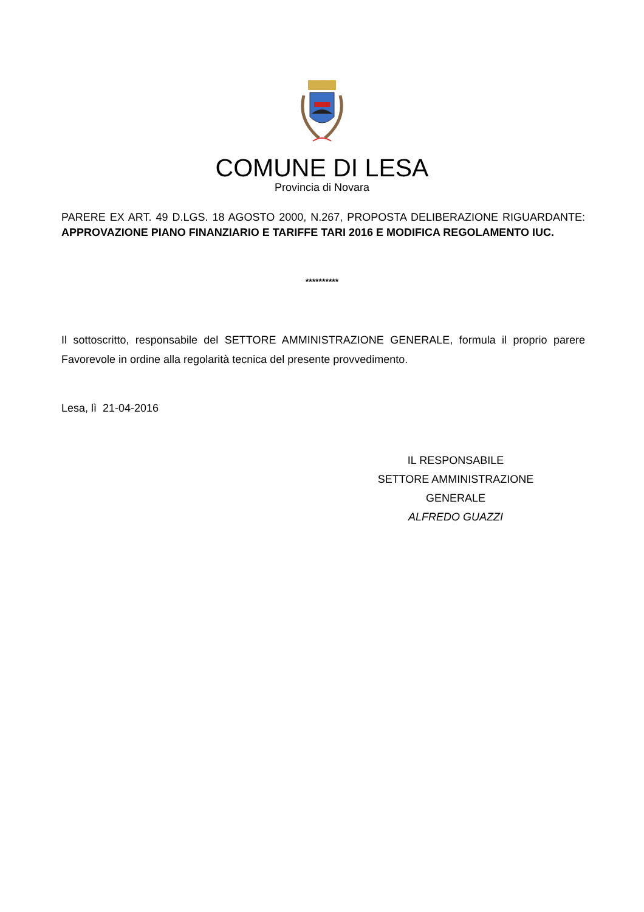COMUNE DI LESA
Provincia di Novara
PARERE EX ART. 49 D.LGS. 18 AGOSTO 2000, N.267, PROPOSTA DELIBERAZIONE RIGUARDANTE: APPROVAZIONE PIANO FINANZIARIO E TARIFFE TARI 2016 E MODIFICA REGOLAMENTO IUC.
**********
Il sottoscritto, responsabile del SETTORE AMMINISTRAZIONE GENERALE, formula il proprio parere Favorevole in ordine alla regolarità tecnica del presente provvedimento.
Lesa, lì 21-04-2016
IL RESPONSABILE
SETTORE AMMINISTRAZIONE
GENERALE
ALFREDO GUAZZI